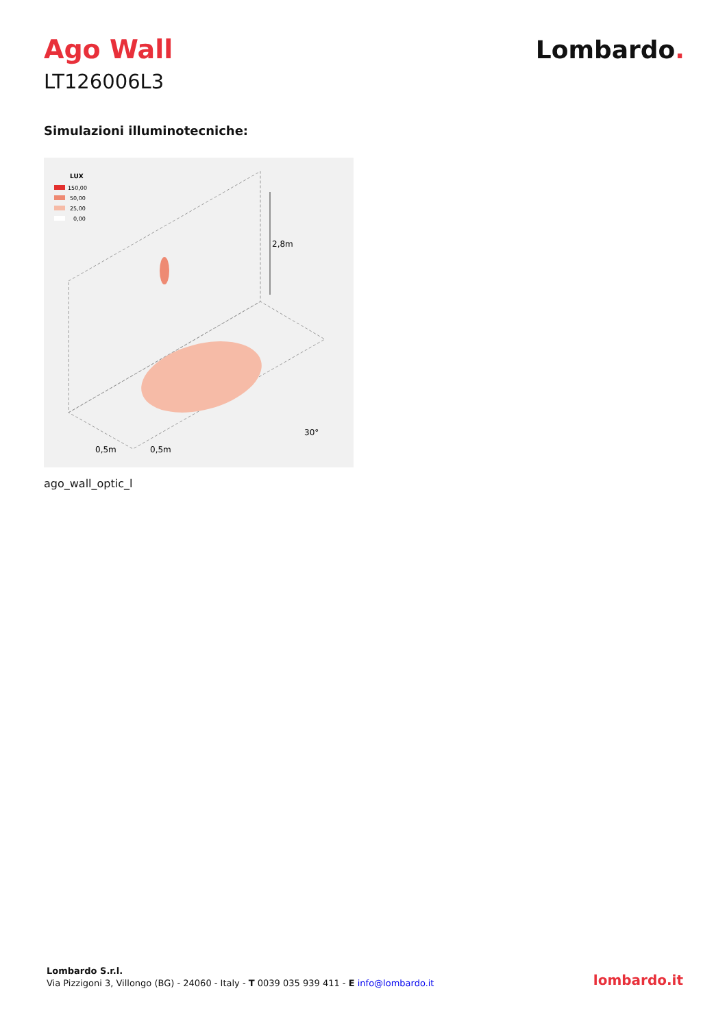Ago Wall
LT126006L3
Lombardo.
Simulazioni illuminotecniche:
LUX
150,00
50,00
25,00
0,00
2,8m
0,5m
0,5m
30°
ago_wall_optic_l
Lombardo S.r.l.
Via Pizzigoni 3, Villongo (BG) - 24060 - Italy - T 0039 035 939 411 - E info@lombardo.it
lombardo.it